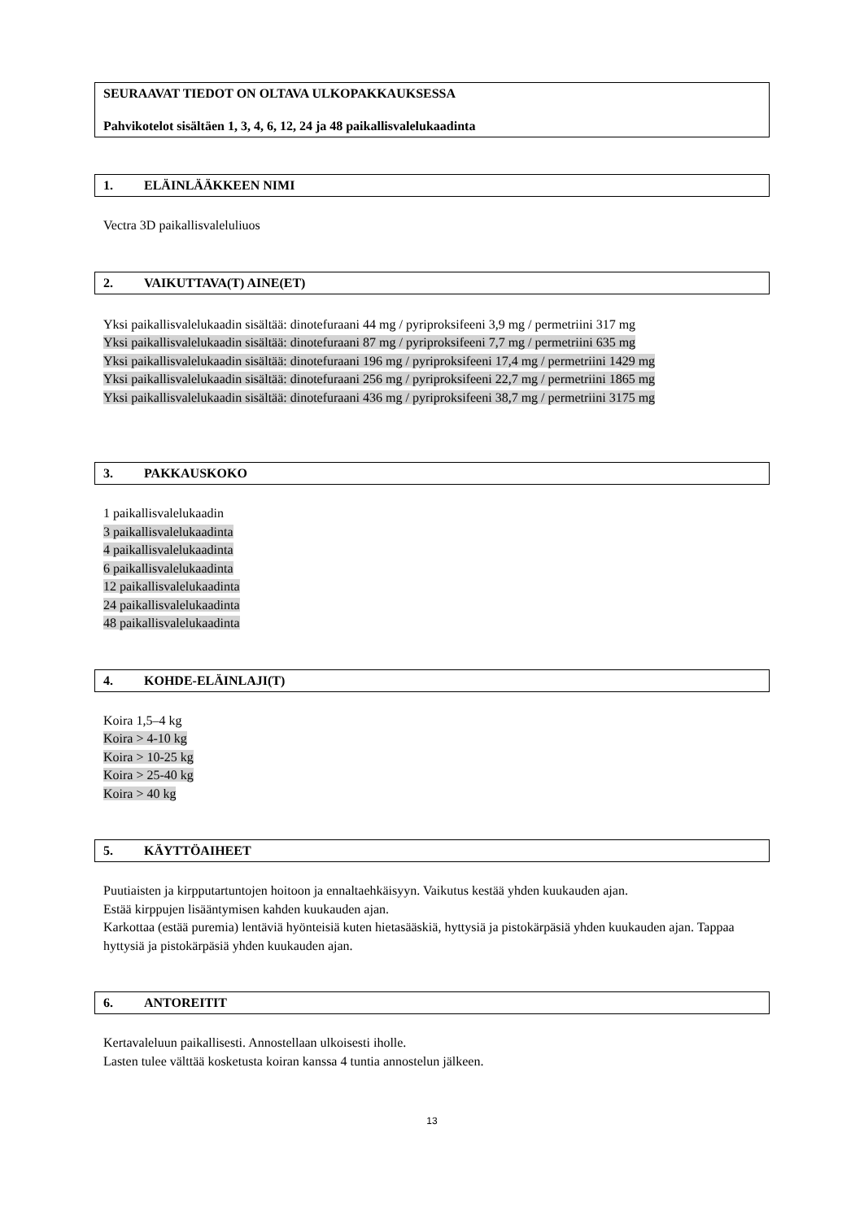SEURAAVAT TIEDOT ON OLTAVA ULKOPAKKAUKSESSA
Pahvikotelot sisältäen 1, 3, 4, 6, 12, 24 ja 48 paikallisvalelukaadinta
1. ELÄINLÄÄKKEEN NIMI
Vectra 3D paikallisvaleluliuos
2. VAIKUTTAVA(T) AINE(ET)
Yksi paikallisvalelukaadin sisältää: dinotefuraani 44 mg / pyriproksifeeni 3,9 mg / permetriini 317 mg
Yksi paikallisvalelukaadin sisältää: dinotefuraani 87 mg / pyriproksifeeni 7,7 mg / permetriini 635 mg
Yksi paikallisvalelukaadin sisältää: dinotefuraani 196 mg / pyriproksifeeni 17,4 mg / permetriini 1429 mg
Yksi paikallisvalelukaadin sisältää: dinotefuraani 256 mg / pyriproksifeeni 22,7 mg / permetriini 1865 mg
Yksi paikallisvalelukaadin sisältää: dinotefuraani 436 mg / pyriproksifeeni 38,7 mg / permetriini 3175 mg
3. PAKKAUSKOKO
1 paikallisvalelukaadin
3 paikallisvalelukaadinta
4 paikallisvalelukaadinta
6 paikallisvalelukaadinta
12 paikallisvalelukaadinta
24 paikallisvalelukaadinta
48 paikallisvalelukaadinta
4. KOHDE-ELÄINLAJI(T)
Koira 1,5–4 kg
Koira > 4-10 kg
Koira > 10-25 kg
Koira > 25-40 kg
Koira > 40 kg
5. KÄYTTÖAIHEET
Puutiaisten ja kirpputartuntojen hoitoon ja ennaltaehkäisyyn. Vaikutus kestää yhden kuukauden ajan.
Estää kirppujen lisääntymisen kahden kuukauden ajan.
Karkottaa (estää puremia) lentäviä hyönteisiä kuten hietasääskiä, hyttysiä ja pistokärpäsiä yhden kuukauden ajan. Tappaa hyttysiä ja pistokärpäsiä yhden kuukauden ajan.
6. ANTOREITIT
Kertavaleluun paikallisesti. Annostellaan ulkoisesti iholle.
Lasten tulee välttää kosketusta koiran kanssa 4 tuntia annostelun jälkeen.
13